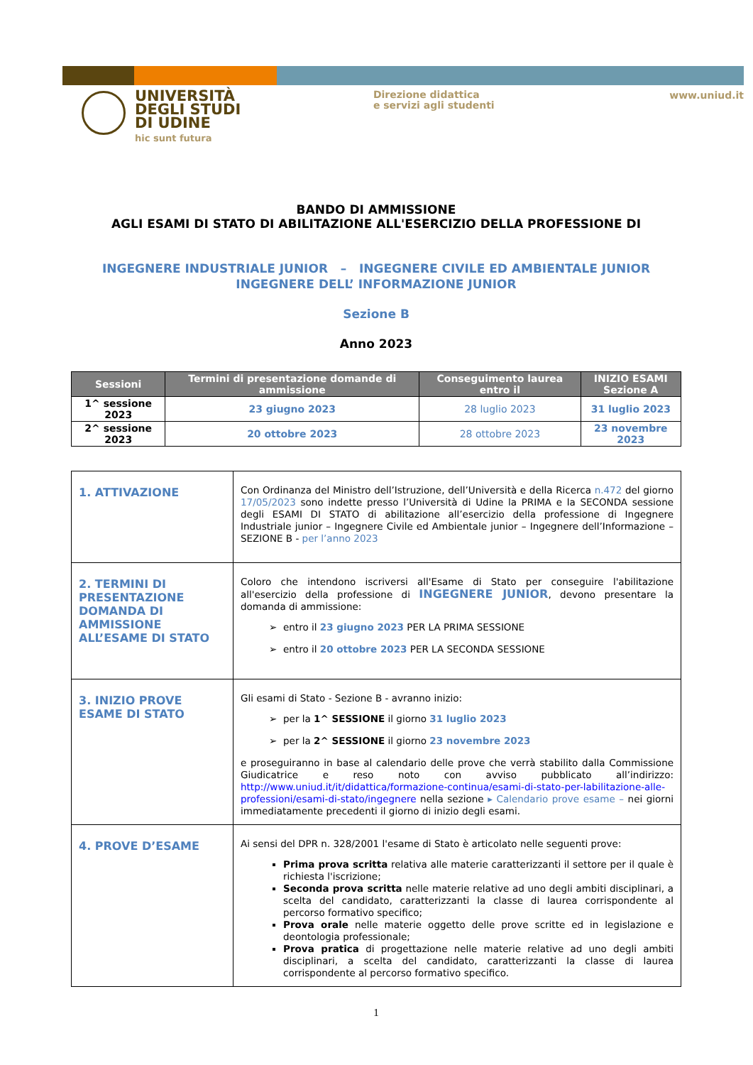UNIVERSITÀ
DEGLI STUDI
DI UDINE
hic sunt futura
Direzione didattica
e servizi agli studenti
www.uniud.it
BANDO DI AMMISSIONE
AGLI ESAMI DI STATO DI ABILITAZIONE ALL'ESERCIZIO DELLA PROFESSIONE DI
INGEGNERE INDUSTRIALE JUNIOR – INGEGNERE CIVILE ED AMBIENTALE JUNIOR
INGEGNERE DELL’ INFORMAZIONE JUNIOR
Sezione B
Anno 2023
| Sessioni | Termini di presentazione domande di ammissione | Conseguimento laurea entro il | INIZIO ESAMI Sezione A |
| --- | --- | --- | --- |
| 1^ sessione 2023 | 23 giugno 2023 | 28 luglio 2023 | 31 luglio 2023 |
| 2^ sessione 2023 | 20 ottobre 2023 | 28 ottobre 2023 | 23 novembre 2023 |
| 1. ATTIVAZIONE | Con Ordinanza del Ministro dell’Istruzione, dell’Università e della Ricerca n.472 del giorno 17/05/2023 sono indette presso l’Università di Udine la PRIMA e la SECONDA sessione degli ESAMI DI STATO di abilitazione all’esercizio della professione di Ingegnere Industriale junior – Ingegnere Civile ed Ambientale junior – Ingegnere dell’Informazione – SEZIONE B - per l’anno 2023 |
| 2. TERMINI DI PRESENTAZIONE DOMANDA DI AMMISSIONE ALL’ESAME DI STATO | Coloro che intendono iscriversi all'Esame di Stato per conseguire l'abilitazione all'esercizio della professione di INGEGNERE JUNIOR , devono presentare la domanda di ammissione: entro il 23 giugno 2023 PER LA PRIMA SESSIONE entro il 20 ottobre 2023 PER LA SECONDA SESSIONE |
| 3. INIZIO PROVE ESAME DI STATO | Gli esami di Stato - Sezione B - avranno inizio: per la 1^ SESSIONE il giorno 31 luglio 2023 per la 2^ SESSIONE il giorno 23 novembre 2023 e proseguiranno in base al calendario delle prove che verrà stabilito dalla Commissione Giudicatrice e reso noto con avviso pubblicato all’indirizzo: http://www.uniud.it/it/didattica/formazione-continua/esami-di-stato-per-labilitazione-alle-professioni/esami-di-stato/ingegnere nella sezione ▸ Calendario prove esame – nei giorni immediatamente precedenti il giorno di inizio degli esami. |
| 4. PROVE D’ESAME | Ai sensi del DPR n. 328/2001 l'esame di Stato è articolato nelle seguenti prove: Prima prova scritta relativa alle materie caratterizzanti il settore per il quale è richiesta l'iscrizione; Seconda prova scritta nelle materie relative ad uno degli ambiti disciplinari, a scelta del candidato, caratterizzanti la classe di laurea corrispondente al percorso formativo specifico; Prova orale nelle materie oggetto delle prove scritte ed in legislazione e deontologia professionale; Prova pratica di progettazione nelle materie relative ad uno degli ambiti disciplinari, a scelta del candidato, caratterizzanti la classe di laurea corrispondente al percorso formativo specifico. |
1